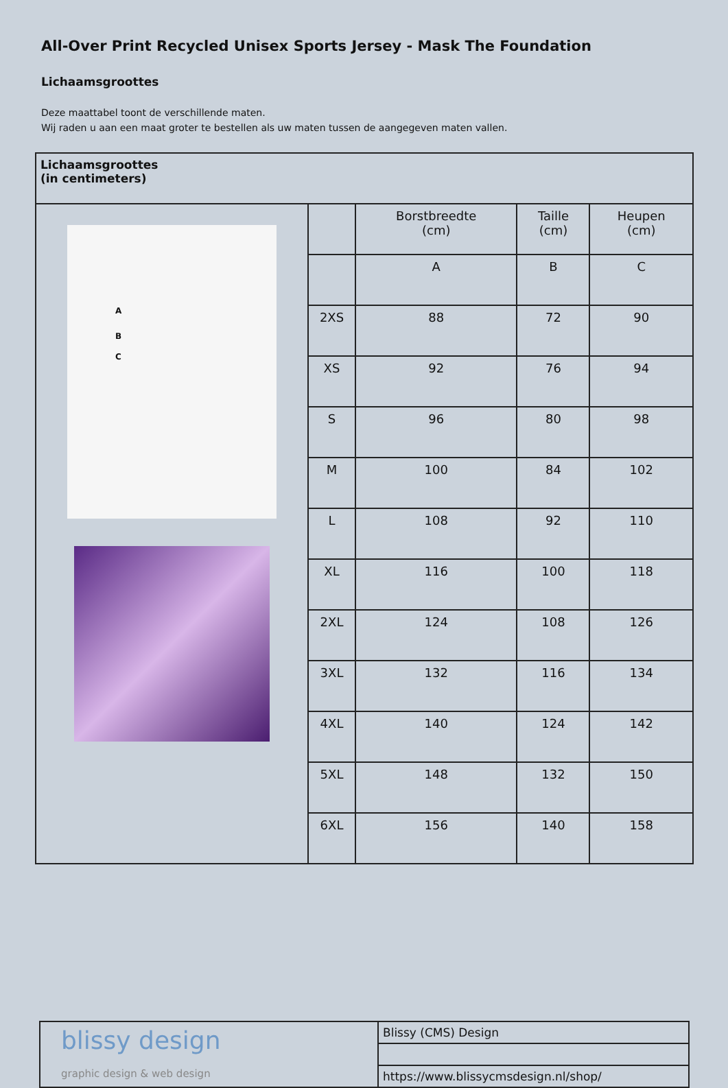All-Over Print Recycled Unisex Sports Jersey - Mask The Foundation
Lichaamsgroottes
Deze maattabel toont de verschillende maten.
Wij raden u aan een maat groter te bestellen als uw maten tussen de aangegeven maten vallen.
| Lichaamsgroottes (in centimeters) | | | | |
| A B C | | Borstbreedte (cm) | Taille (cm) | Heupen (cm) |
| | | A | B | C |
| | 2XS | 88 | 72 | 90 |
| | XS | 92 | 76 | 94 |
| | S | 96 | 80 | 98 |
| | M | 100 | 84 | 102 |
| | L | 108 | 92 | 110 |
| | XL | 116 | 100 | 118 |
| | 2XL | 124 | 108 | 126 |
| | 3XL | 132 | 116 | 134 |
| | 4XL | 140 | 124 | 142 |
| | 5XL | 148 | 132 | 150 |
| | 6XL | 156 | 140 | 158 |
| blissy design graphic design & web design | Blissy (CMS) Design |
| | https://www.blissycmsdesign.nl/shop/ |